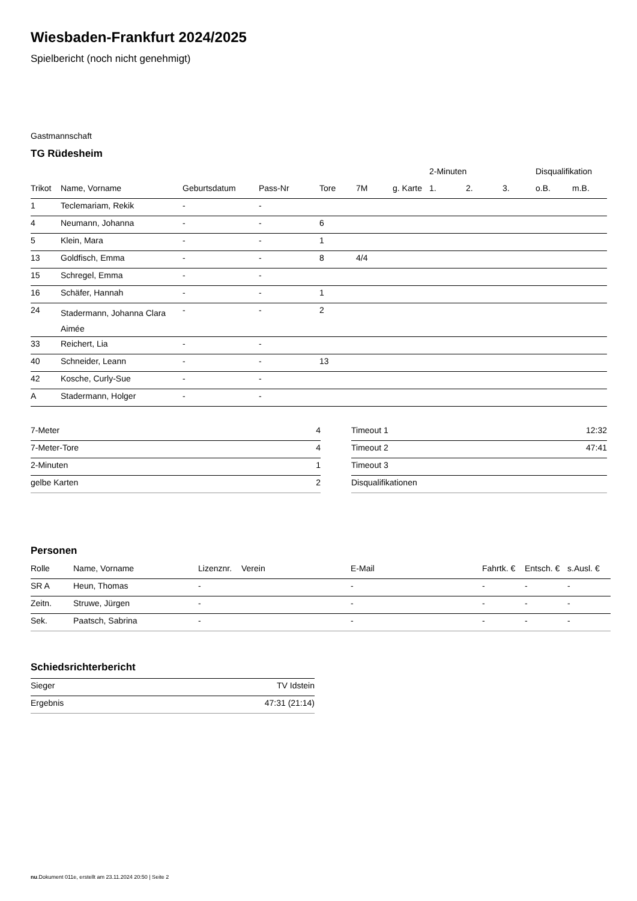Wiesbaden-Frankfurt 2024/2025
Spielbericht (noch nicht genehmigt)
Gastmannschaft
TG Rüdesheim
| | | | | | | | 2-Minuten | | | Disqualifikation | |
| --- | --- | --- | --- | --- | --- | --- | --- | --- | --- | --- | --- |
| Trikot | Name, Vorname | Geburtsdatum | Pass-Nr | Tore | 7M | g. Karte | 1. | 2. | 3. | o.B. | m.B. |
| 1 | Teclemariam, Rekik | - | - | | | | | | | | |
| 4 | Neumann, Johanna | - | - | 6 | | | | | | | |
| 5 | Klein, Mara | - | - | 1 | | | | | | | |
| 13 | Goldfisch, Emma | - | - | 8 | 4/4 | | | | | | |
| 15 | Schregel, Emma | - | - | | | | | | | | |
| 16 | Schäfer, Hannah | - | - | 1 | | | | | | | |
| 24 | Stadermann, Johanna Clara Aimée | - | - | 2 | | | | | | | |
| 33 | Reichert, Lia | - | - | | | | | | | | |
| 40 | Schneider, Leann | - | - | 13 | | | | | | | |
| 42 | Kosche, Curly-Sue | - | - | | | | | | | | |
| A | Stadermann, Holger | - | - | | | | | | | | |
| 7-Meter | 4 |
| 7-Meter-Tore | 4 |
| 2-Minuten | 1 |
| gelbe Karten | 2 |
| Timeout 1 | 12:32 |
| Timeout 2 | 47:41 |
| Timeout 3 | |
| Disqualifikationen | |
Personen
| Rolle | Name, Vorname | Lizenznr. | Verein | E-Mail | Fahrtk. € | Entsch. € | s.Ausl. € |
| --- | --- | --- | --- | --- | --- | --- | --- |
| SR A | Heun, Thomas | - | | - | - | - | - |
| Zeitn. | Struwe, Jürgen | - | | - | - | - | - |
| Sek. | Paatsch, Sabrina | - | | - | - | - | - |
Schiedsrichterbericht
| Sieger | TV Idstein |
| Ergebnis | 47:31 (21:14) |
nu.Dokument 011e, erstellt am 23.11.2024 20:50 | Seite 2